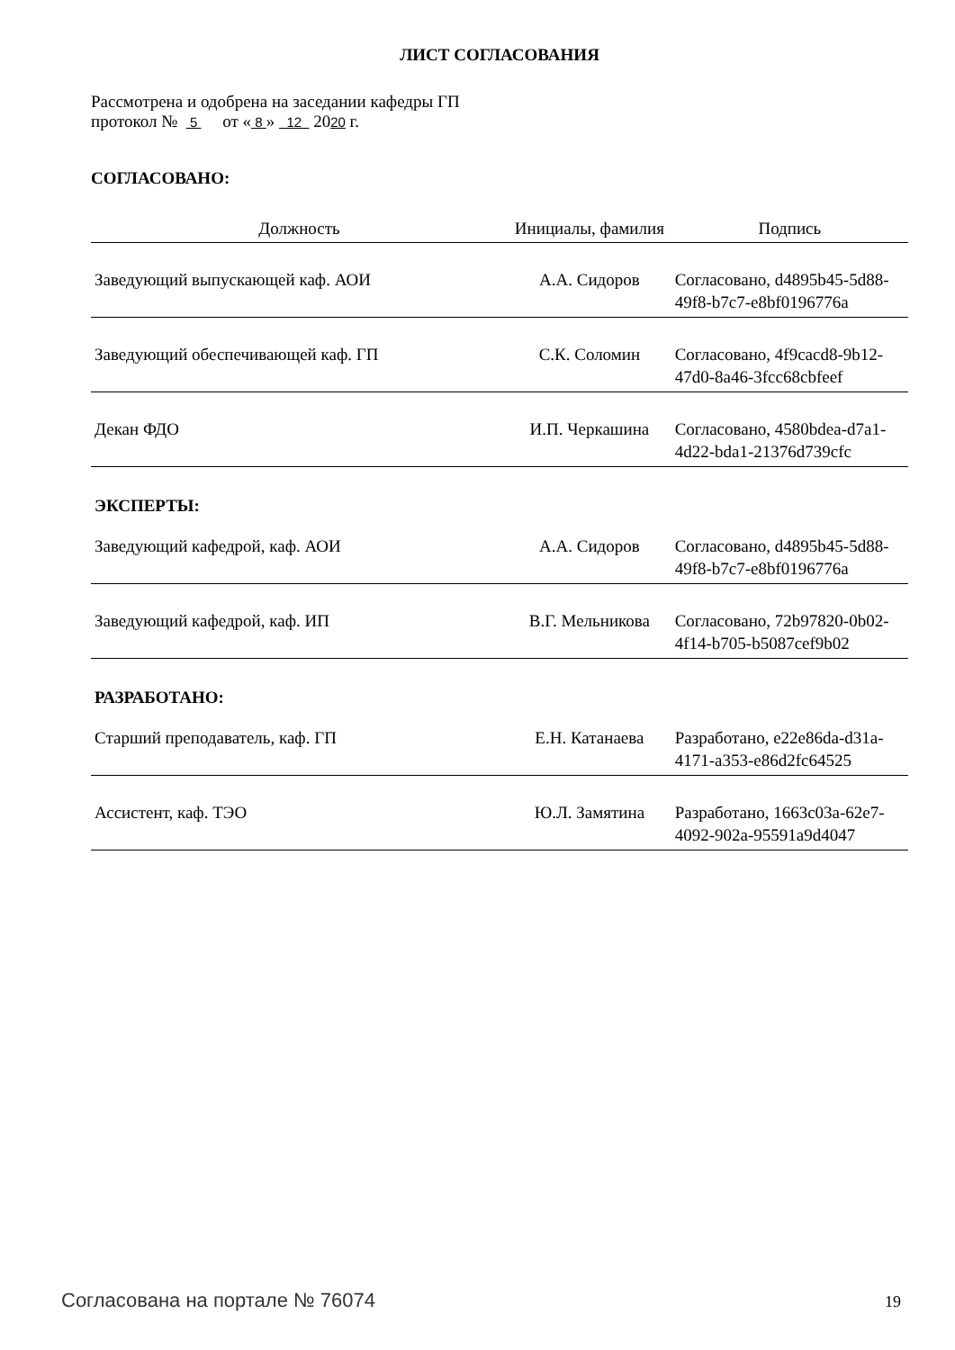ЛИСТ СОГЛАСОВАНИЯ
Рассмотрена и одобрена на заседании кафедры ГП
протокол № 5 от « 8 » 12 2020 г.
СОГЛАСОВАНО:
| Должность | Инициалы, фамилия | Подпись |
| --- | --- | --- |
| Заведующий выпускающей каф. АОИ | А.А. Сидоров | Согласовано, d4895b45-5d88-49f8-b7c7-e8bf0196776a |
| Заведующий обеспечивающей каф. ГП | С.К. Соломин | Согласовано, 4f9cacd8-9b12-47d0-8a46-3fcc68cbfeef |
| Декан ФДО | И.П. Черкашина | Согласовано, 4580bdea-d7a1-4d22-bda1-21376d739cfc |
| ЭКСПЕРТЫ: | | |
| Заведующий кафедрой, каф. АОИ | А.А. Сидоров | Согласовано, d4895b45-5d88-49f8-b7c7-e8bf0196776a |
| Заведующий кафедрой, каф. ИП | В.Г. Мельникова | Согласовано, 72b97820-0b02-4f14-b705-b5087cef9b02 |
| РАЗРАБОТАНО: | | |
| Старший преподаватель, каф. ГП | Е.Н. Катанаева | Разработано, e22e86da-d31a-4171-a353-e86d2fc64525 |
| Ассистент, каф. ТЭО | Ю.Л. Замятина | Разработано, 1663c03a-62e7-4092-902a-95591a9d4047 |
Согласована на портале № 76074 19